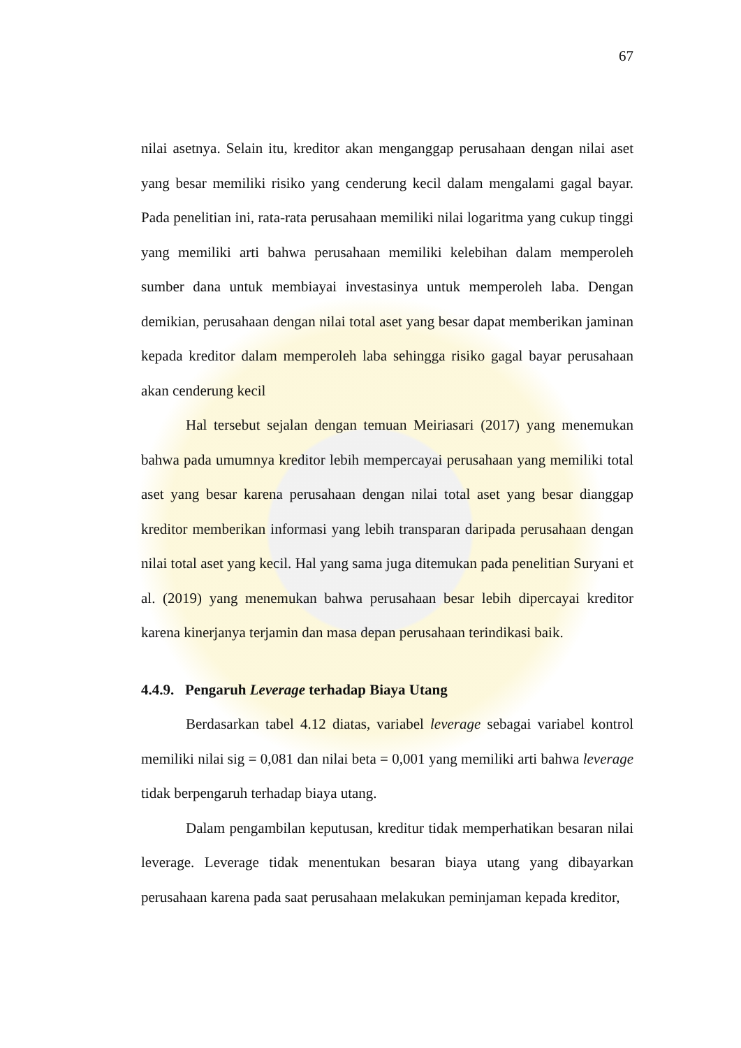67
nilai asetnya. Selain itu, kreditor akan menganggap perusahaan dengan nilai aset yang besar memiliki risiko yang cenderung kecil dalam mengalami gagal bayar. Pada penelitian ini, rata-rata perusahaan memiliki nilai logaritma yang cukup tinggi yang memiliki arti bahwa perusahaan memiliki kelebihan dalam memperoleh sumber dana untuk membiayai investasinya untuk memperoleh laba. Dengan demikian, perusahaan dengan nilai total aset yang besar dapat memberikan jaminan kepada kreditor dalam memperoleh laba sehingga risiko gagal bayar perusahaan akan cenderung kecil
Hal tersebut sejalan dengan temuan Meiriasari (2017) yang menemukan bahwa pada umumnya kreditor lebih mempercayai perusahaan yang memiliki total aset yang besar karena perusahaan dengan nilai total aset yang besar dianggap kreditor memberikan informasi yang lebih transparan daripada perusahaan dengan nilai total aset yang kecil. Hal yang sama juga ditemukan pada penelitian Suryani et al. (2019) yang menemukan bahwa perusahaan besar lebih dipercayai kreditor karena kinerjanya terjamin dan masa depan perusahaan terindikasi baik.
4.4.9. Pengaruh Leverage terhadap Biaya Utang
Berdasarkan tabel 4.12 diatas, variabel leverage sebagai variabel kontrol memiliki nilai sig = 0,081 dan nilai beta = 0,001 yang memiliki arti bahwa leverage tidak berpengaruh terhadap biaya utang.
Dalam pengambilan keputusan, kreditur tidak memperhatikan besaran nilai leverage. Leverage tidak menentukan besaran biaya utang yang dibayarkan perusahaan karena pada saat perusahaan melakukan peminjaman kepada kreditor,